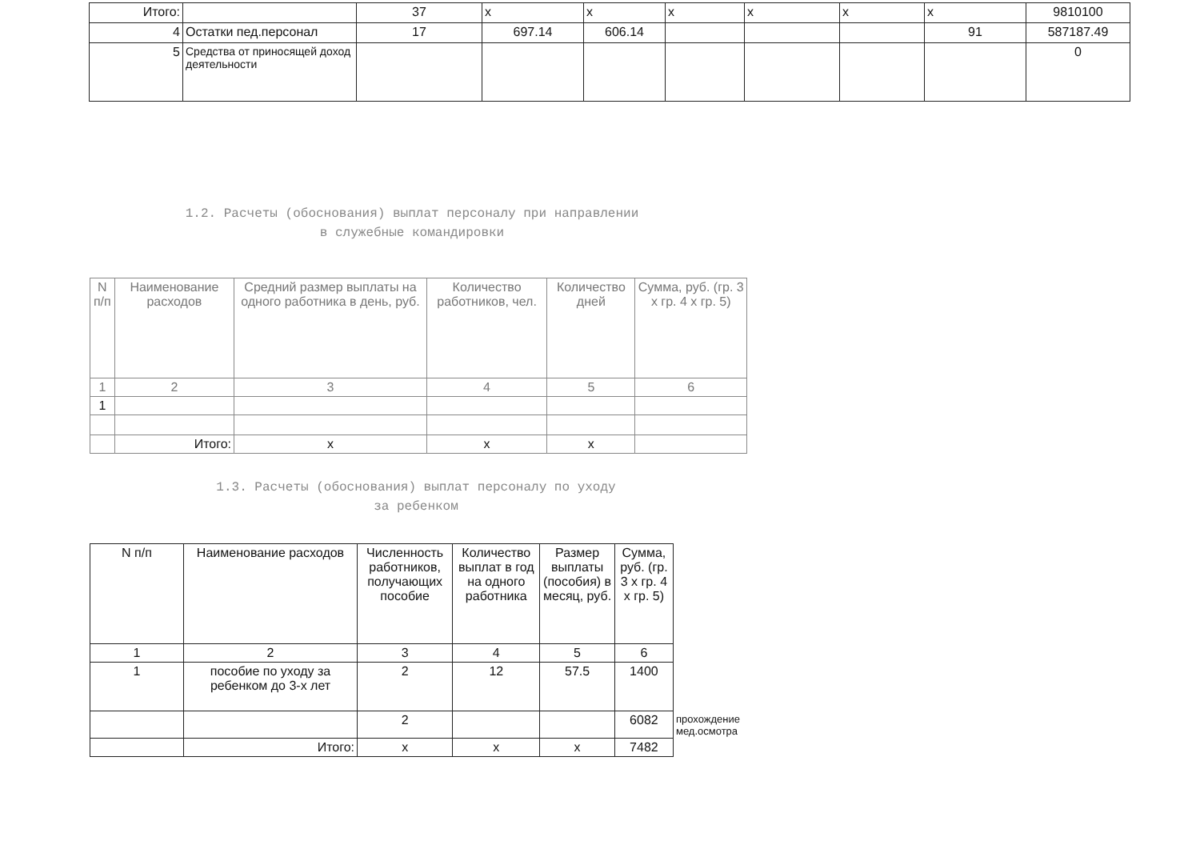| Итого: | | 37 | x | x | x | x | x | x | 9810100 |
| 4 | Остатки пед.персонал | 17 | 697.14 | 606.14 | | | | 91 | 587187.49 |
| 5 | Средства от приносящей доход деятельности | | | | | | | | 0 |
1.2. Расчеты (обоснования) выплат персоналу при направлении
в служебные командировки
| N п/п | Наименование расходов | Средний размер выплаты на одного работника в день, руб. | Количество работников, чел. | Количество дней | Сумма, руб. (гр. 3 x гр. 4 x гр. 5) |
| --- | --- | --- | --- | --- | --- |
| 1 | 2 | 3 | 4 | 5 | 6 |
| 1 | | | | | |
| | Итого: | x | x | x | |
1.3. Расчеты (обоснования) выплат персоналу по уходу
за ребенком
| N п/п | Наименование расходов | Численность работников, получающих пособие | Количество выплат в год на одного работника | Размер выплаты (пособия) в месяц, руб. | Сумма, руб. (гр. 3 x гр. 4 x гр. 5) | |
| --- | --- | --- | --- | --- | --- | --- |
| 1 | 2 | 3 | 4 | 5 | 6 | |
| 1 | пособие по уходу за ребенком до 3-х лет | 2 | 12 | 57.5 | 1400 | |
| | | 2 | | | 6082 | прохождение мед.осмотра |
| | Итого: | x | x | x | 7482 | |